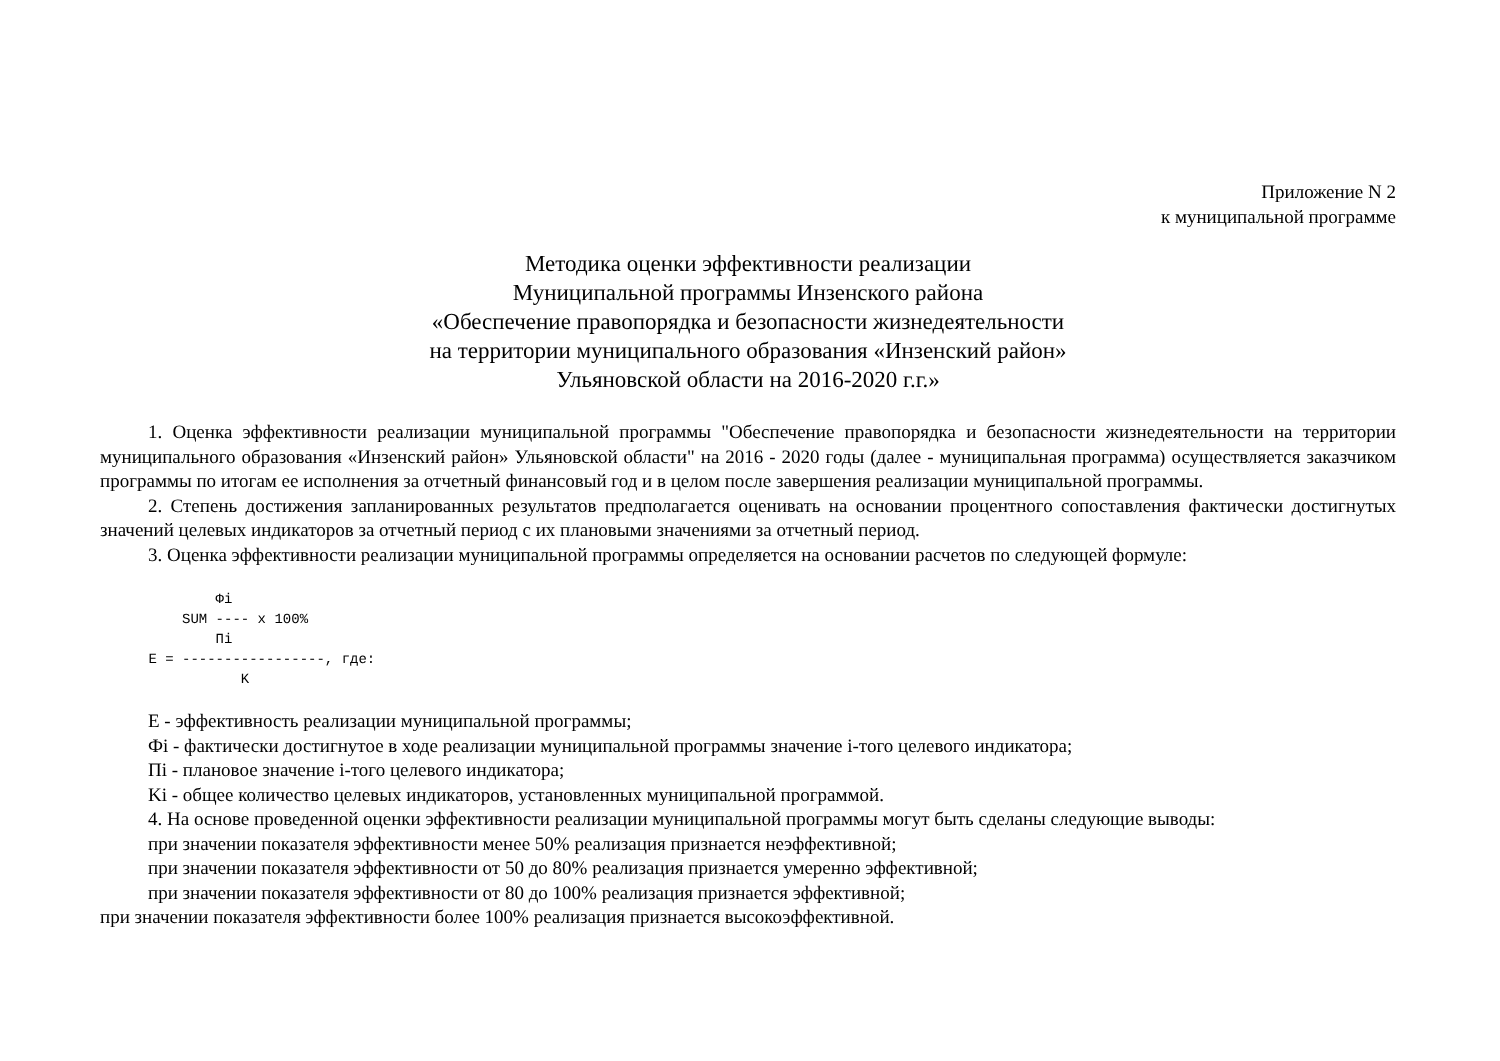Приложение N 2
к муниципальной программе
Методика оценки эффективности реализации
Муниципальной программы Инзенского района
«Обеспечение правопорядка и безопасности жизнедеятельности
на территории муниципального образования «Инзенский район»
Ульяновской области на 2016-2020 г.г.»
1. Оценка эффективности реализации муниципальной программы "Обеспечение правопорядка и безопасности жизнедеятельности на территории муниципального образования «Инзенский район» Ульяновской области" на 2016 - 2020 годы (далее - муниципальная программа) осуществляется заказчиком программы по итогам ее исполнения за отчетный финансовый год и в целом после завершения реализации муниципальной программы.
2. Степень достижения запланированных результатов предполагается оценивать на основании процентного сопоставления фактически достигнутых значений целевых индикаторов за отчетный период с их плановыми значениями за отчетный период.
3. Оценка эффективности реализации муниципальной программы определяется на основании расчетов по следующей формуле:
         Фi
     SUM ---- x 100%
         Пi
 E = -----------------, где:
            K
E - эффективность реализации муниципальной программы;
Фi - фактически достигнутое в ходе реализации муниципальной программы значение i-того целевого индикатора;
Пi - плановое значение i-того целевого индикатора;
Ki - общее количество целевых индикаторов, установленных муниципальной программой.
4. На основе проведенной оценки эффективности реализации муниципальной программы могут быть сделаны следующие выводы:
при значении показателя эффективности менее 50% реализация признается неэффективной;
при значении показателя эффективности от 50 до 80% реализация признается умеренно эффективной;
при значении показателя эффективности от 80 до 100% реализация признается эффективной;
при значении показателя эффективности более 100% реализация признается высокоэффективной.